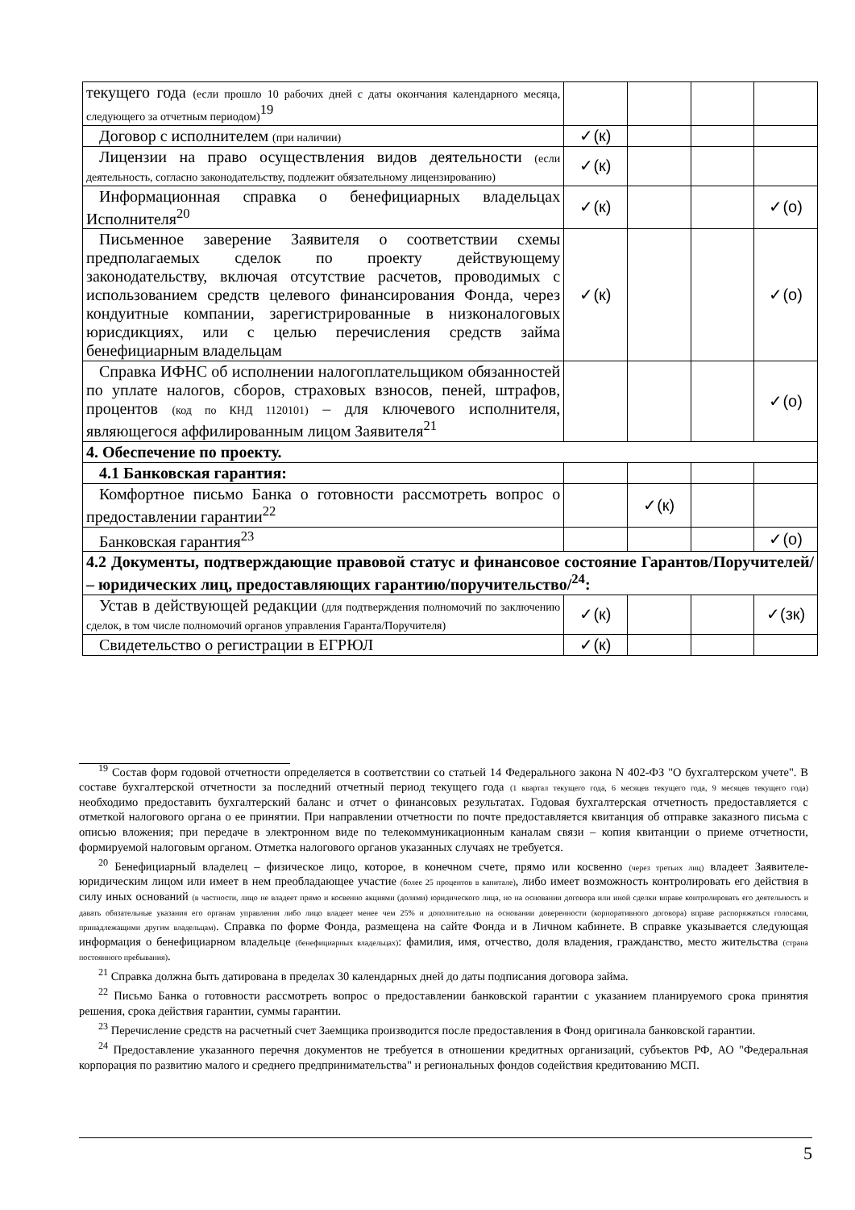| текущего года (если прошло 10 рабочих дней с даты окончания календарного месяца, следующего за отчетным периодом)<sup>19</sup> | | | | |
| Договор с исполнителем (при наличии) | ✓(к) | | | |
| Лицензии на право осуществления видов деятельности (если деятельность, согласно законодательству, подлежит обязательному лицензированию) | ✓(к) | | | |
| Информационная справка о бенефициарных владельцах Исполнителя<sup>20</sup> | ✓(к) | | | ✓(о) |
| Письменное заверение Заявителя о соответствии схемы предполагаемых сделок по проекту действующему законодательству, включая отсутствие расчетов, проводимых с использованием средств целевого финансирования Фонда, через кондуитные компании, зарегистрированные в низконалоговых юрисдикциях, или с целью перечисления средств займа бенефициарным владельцам | ✓(к) | | | ✓(о) |
| Справка ИФНС об исполнении налогоплательщиком обязанностей по уплате налогов, сборов, страховых взносов, пеней, штрафов, процентов (код по КНД 1120101) – для ключевого исполнителя, являющегося аффилированным лицом Заявителя<sup>21</sup> | | | | ✓(о) |
| 4. Обеспечение по проекту. | | | | |
| 4.1 Банковская гарантия: | | | | |
| Комфортное письмо Банка о готовности рассмотреть вопрос о предоставлении гарантии<sup>22</sup> | | ✓(к) | | |
| Банковская гарантия<sup>23</sup> | | | | ✓(о) |
| 4.2 Документы, подтверждающие правовой статус и финансовое состояние Гарантов/Поручителей/ – юридических лиц, предоставляющих гарантию/поручительство/<sup>24</sup>: | | | | |
| Устав в действующей редакции (для подтверждения полномочий по заключению сделок, в том числе полномочий органов управления Гаранта/Поручителя) | ✓(к) | | | ✓(зк) |
| Свидетельство о регистрации в ЕГРЮЛ | ✓(к) | | | |
<sup>19</sup> Состав форм годовой отчетности определяется в соответствии со статьей 14 Федерального закона N 402-ФЗ "О бухгалтерском учете". В составе бухгалтерской отчетности за последний отчетный период текущего года (1 квартал текущего года, 6 месяцев текущего года, 9 месяцев текущего года) необходимо предоставить бухгалтерский баланс и отчет о финансовых результатах. Годовая бухгалтерская отчетность предоставляется с отметкой налогового органа о ее принятии. При направлении отчетности по почте предоставляется квитанция об отправке заказного письма с описью вложения; при передаче в электронном виде по телекоммуникационным каналам связи – копия квитанции о приеме отчетности, формируемой налоговым органом. Отметка налогового органов указанных случаях не требуется.
<sup>20</sup> Бенефициарный владелец – физическое лицо, которое, в конечном счете, прямо или косвенно (через третьих лиц) владеет Заявителе-юридическим лицом или имеет в нем преобладающее участие (более 25 процентов в капитале), либо имеет возможность контролировать его действия в силу иных оснований (в частности, лицо не владеет прямо и косвенно акциями (долями) юридического лица, но на основании договора или иной сделки вправе контролировать его деятельность и давать обязательные указания его органам управления либо лицо владеет менее чем 25% и дополнительно на основании доверенности (корпоративного договора) вправе распоряжаться голосами, принадлежащими другим владельцам). Справка по форме Фонда, размещена на сайте Фонда и в Личном кабинете. В справке указывается следующая информация о бенефициарном владельце (бенефициарных владельцах): фамилия, имя, отчество, доля владения, гражданство, место жительства (страна постоянного пребывания).
<sup>21</sup> Справка должна быть датирована в пределах 30 календарных дней до даты подписания договора займа.
<sup>22</sup> Письмо Банка о готовности рассмотреть вопрос о предоставлении банковской гарантии с указанием планируемого срока принятия решения, срока действия гарантии, суммы гарантии.
<sup>23</sup> Перечисление средств на расчетный счет Заемщика производится после предоставления в Фонд оригинала банковской гарантии.
<sup>24</sup> Предоставление указанного перечня документов не требуется в отношении кредитных организаций, субъектов РФ, АО "Федеральная корпорация по развитию малого и среднего предпринимательства" и региональных фондов содействия кредитованию МСП.
5